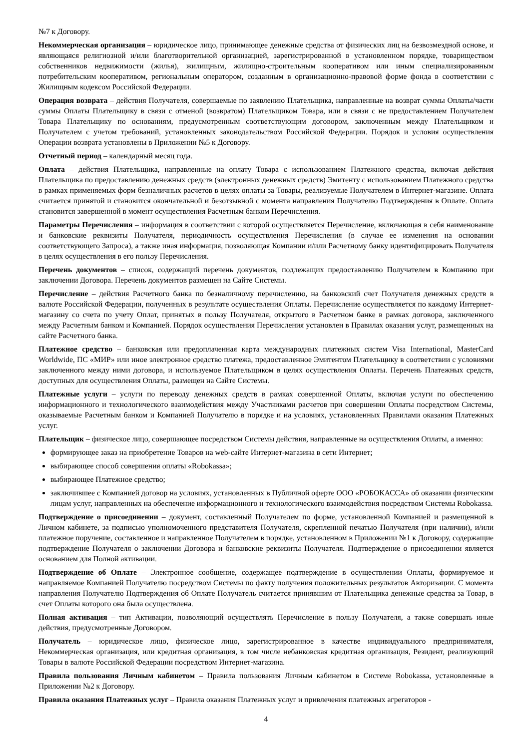№7 к Договору.
Некоммерческая организация – юридическое лицо, принимающее денежные средства от физических лиц на безвозмездной основе, и являющаяся религиозной и/или благотворительной организацией, зарегистрированной в установленном порядке, товариществом собственников недвижимости (жилья), жилищным, жилищно-строительным кооперативом или иным специализированным потребительским кооперативом, региональным оператором, созданным в организационно-правовой форме фонда в соответствии с Жилищным кодексом Российской Федерации.
Операция возврата – действия Получателя, совершаемые по заявлению Плательщика, направленные на возврат суммы Оплаты/части суммы Оплаты Плательщику в связи с отменой (возвратом) Плательщиком Товара, или в связи с не предоставлением Получателем Товара Плательщику по основаниям, предусмотренным соответствующим договором, заключенным между Плательщиком и Получателем с учетом требований, установленных законодательством Российской Федерации. Порядок и условия осуществления Операции возврата установлены в Приложении №5 к Договору.
Отчетный период – календарный месяц года.
Оплата – действия Плательщика, направленные на оплату Товара с использованием Платежного средства, включая действия Плательщика по предоставлению денежных средств (электронных денежных средств) Эмитенту с использованием Платежного средства в рамках применяемых форм безналичных расчетов в целях оплаты за Товары, реализуемые Получателем в Интернет-магазине. Оплата считается принятой и становится окончательной и безотзывной с момента направления Получателю Подтверждения в Оплате. Оплата становится завершенной в момент осуществления Расчетным банком Перечисления.
Параметры Перечисления – информация в соответствии с которой осуществляется Перечисление, включающая в себя наименование и банковские реквизиты Получателя, периодичность осуществления Перечисления (в случае ее изменения на основании соответствующего Запроса), а также иная информация, позволяющая Компании и/или Расчетному банку идентифицировать Получателя в целях осуществления в его пользу Перечисления.
Перечень документов – список, содержащий перечень документов, подлежащих предоставлению Получателем в Компанию при заключении Договора. Перечень документов размещен на Сайте Системы.
Перечисление – действия Расчетного банка по безналичному перечислению, на банковский счет Получателя денежных средств в валюте Российской Федерации, полученных в результате осуществления Оплаты. Перечисление осуществляется по каждому Интернет-магазину со счета по учету Оплат, принятых в пользу Получателя, открытого в Расчетном банке в рамках договора, заключенного между Расчетным банком и Компанией. Порядок осуществления Перечисления установлен в Правилах оказания услуг, размещенных на сайте Расчетного банка.
Платежное средство – банковская или предоплаченная карта международных платежных систем Visa International, MasterCard Worldwide, ПС «МИР» или иное электронное средство платежа, предоставленное Эмитентом Плательщику в соответствии с условиями заключенного между ними договора, и используемое Плательщиком в целях осуществления Оплаты. Перечень Платежных средств, доступных для осуществления Оплаты, размещен на Сайте Системы.
Платежные услуги – услуги по переводу денежных средств в рамках совершенной Оплаты, включая услуги по обеспечению информационного и технологического взаимодействия между Участниками расчетов при совершении Оплаты посредством Системы, оказываемые Расчетным банком и Компанией Получателю в порядке и на условиях, установленных Правилами оказания Платежных услуг.
Плательщик – физическое лицо, совершающее посредством Системы действия, направленные на осуществления Оплаты, а именно:
формирующее заказ на приобретение Товаров на web-сайте Интернет-магазина в сети Интернет;
выбирающее способ совершения оплаты «Robokassa»;
выбирающее Платежное средство;
заключившее с Компанией договор на условиях, установленных в Публичной оферте ООО «РОБОКАССА» об оказании физическим лицам услуг, направленных на обеспечение информационного и технологического взаимодействия посредством Системы Robokassa.
Подтверждение о присоединении – документ, составленный Получателем по форме, установленной Компанией и размещенной в Личном кабинете, за подписью уполномоченного представителя Получателя, скрепленной печатью Получателя (при наличии), и/или платежное поручение, составленное и направленное Получателем в порядке, установленном в Приложении №1 к Договору, содержащие подтверждение Получателя о заключении Договора и банковские реквизиты Получателя. Подтверждение о присоединении является основанием для Полной активации.
Подтверждение об Оплате – Электронное сообщение, содержащее подтверждение в осуществлении Оплаты, формируемое и направляемое Компанией Получателю посредством Системы по факту получения положительных результатов Авторизации. С момента направления Получателю Подтверждения об Оплате Получатель считается принявшим от Плательщика денежные средства за Товар, в счет Оплаты которого она была осуществлена.
Полная активация – тип Активации, позволяющий осуществлять Перечисление в пользу Получателя, а также совершать иные действия, предусмотренные Договором.
Получатель – юридическое лицо, физическое лицо, зарегистрированное в качестве индивидуального предпринимателя, Некоммерческая организация, или кредитная организация, в том числе небанковская кредитная организация, Резидент, реализующий Товары в валюте Российской Федерации посредством Интернет-магазина.
Правила пользования Личным кабинетом – Правила пользования Личным кабинетом в Системе Robokassa, установленные в Приложении №2 к Договору.
Правила оказания Платежных услуг – Правила оказания Платежных услуг и привлечения платежных агрегаторов -
4